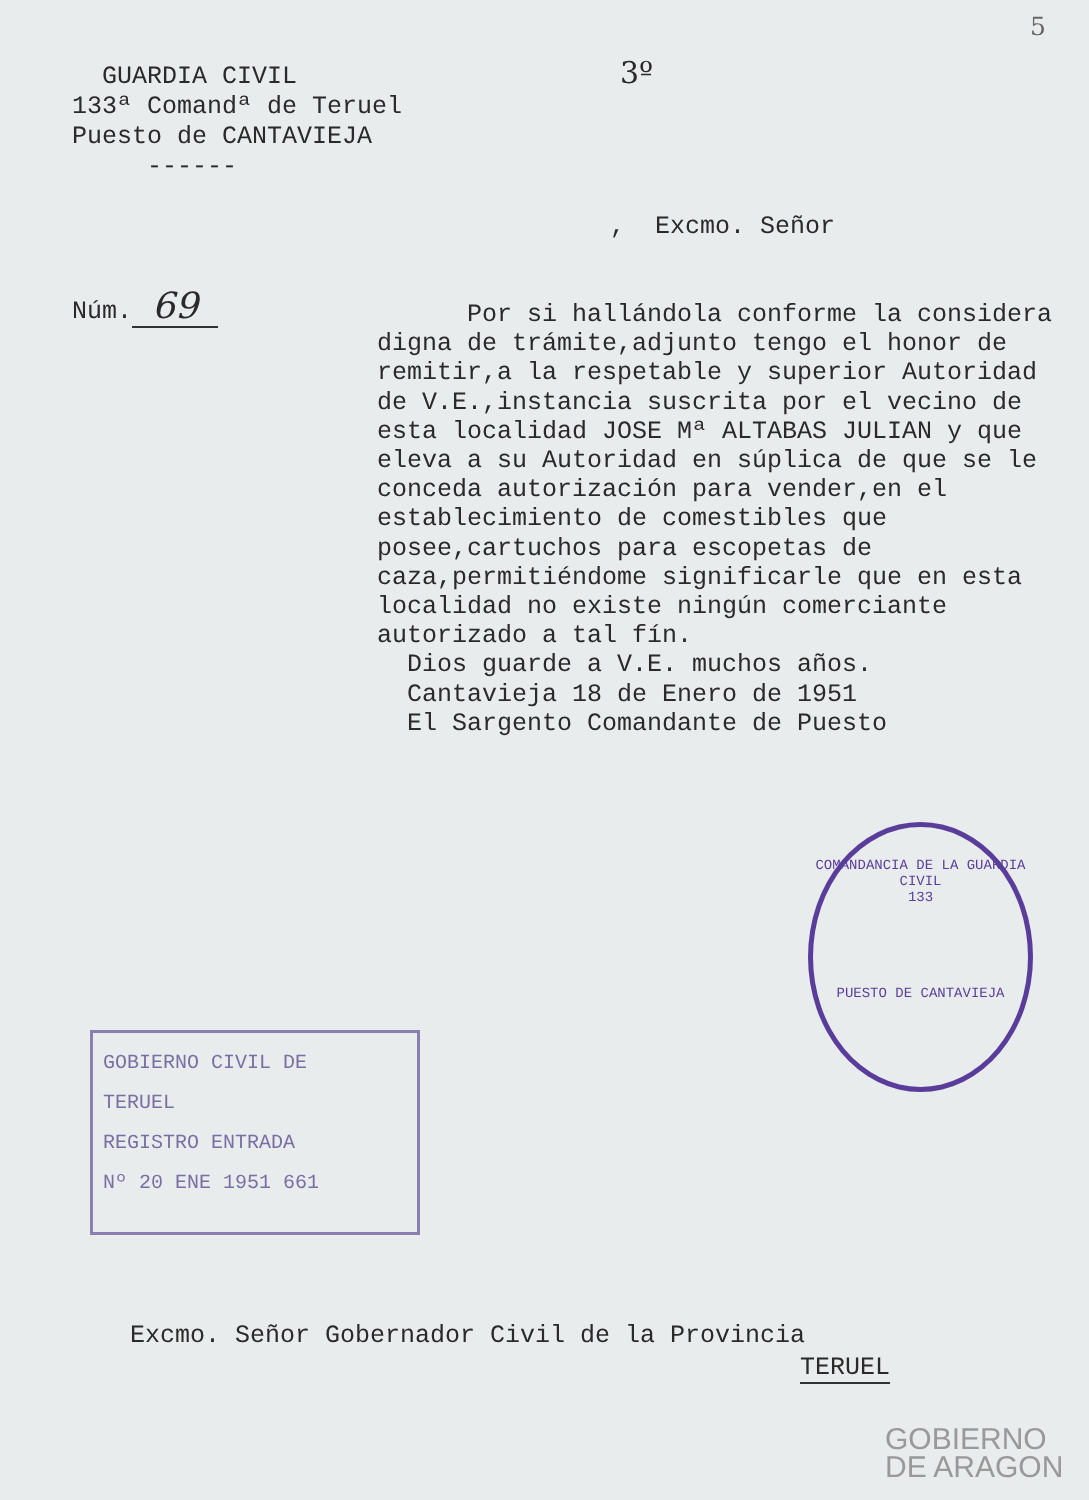5
GUARDIA CIVIL
133ª Comandª de Teruel
Puesto de CANTAVIEJA
------
3º
, Excmo. Señor
Núm. 69
Por si hallándola conforme la considera digna de trámite,adjunto tengo el honor de remitir,a la respetable y superior Autoridad de V.E.,instancia suscrita por el vecino de esta localidad JOSE Mª ALTABAS JULIAN y que eleva a su Autoridad en súplica de que se le conceda autorización para vender,en el establecimiento de comestibles que posee,cartuchos para escopetas de caza,permitiéndome significarle que en esta localidad no existe ningún comerciante autorizado a tal fín.
Dios guarde a V.E. muchos años.
Cantavieja 18 de Enero de 1951
El Sargento Comandante de Puesto
COMANDANCIA DE LA GUARDIA CIVIL
133
PUESTO DE CANTAVIEJA
GOBIERNO CIVIL DE
TERUEL
REGISTRO ENTRADA
Nº 20 ENE 1951 661
Excmo. Señor Gobernador Civil de la Provincia
TERUEL
GOBIERNO
DE ARAGON